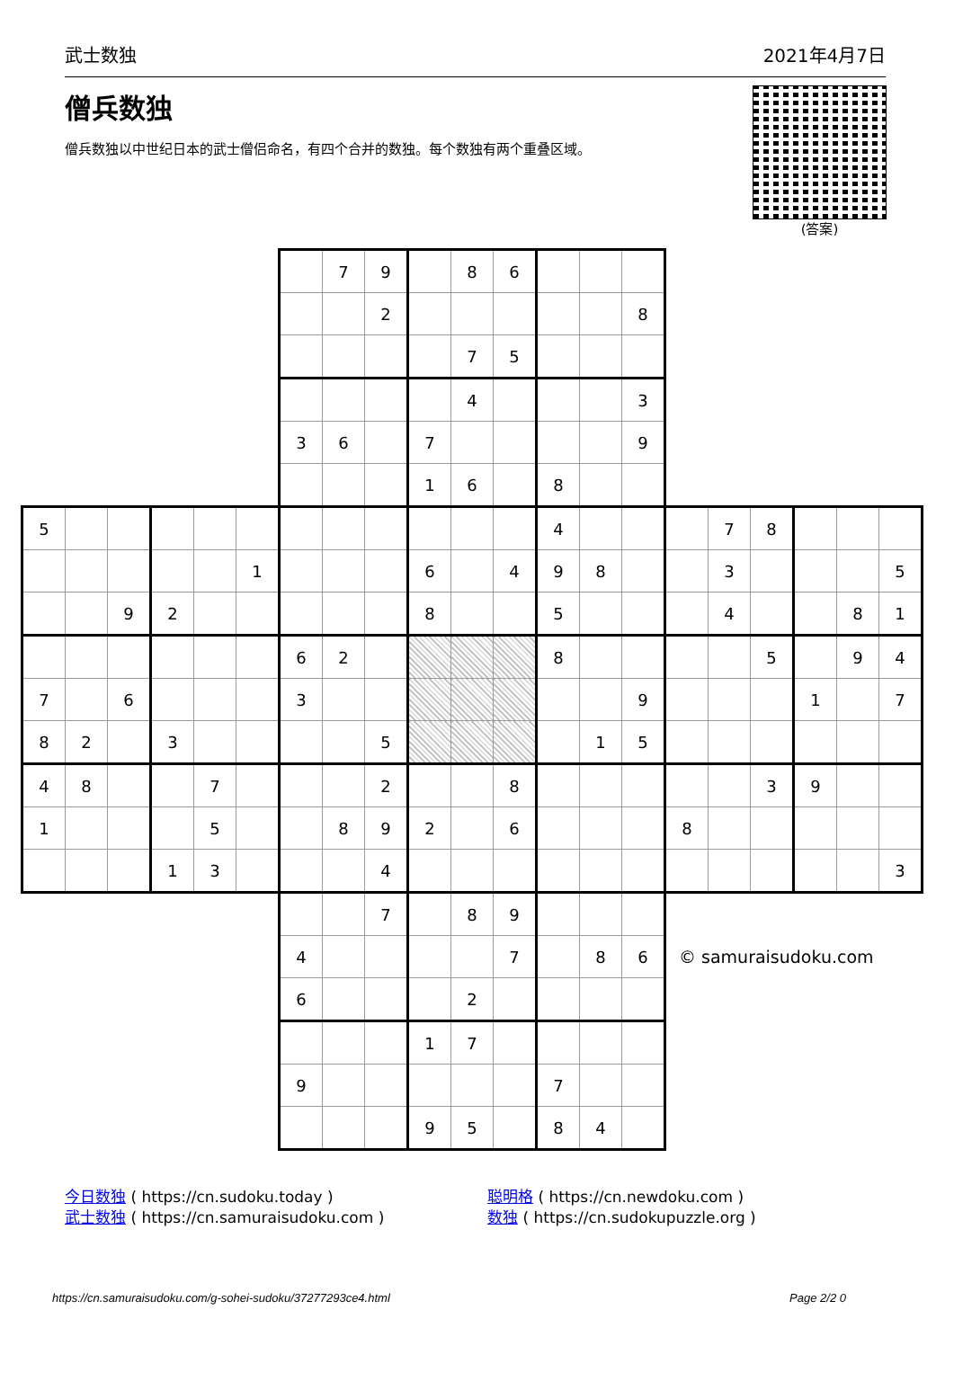武士数独 2021年4月7日
僧兵数独
僧兵数独以中世纪日本的武士僧侣命名，有四个合并的数独。每个数独有两个重叠区域。
(答案)
| | | | | | | | 7 | 9 | | 8 | 6 | | | | | | | | | |
| | | | | | | | | 2 | | | | | | 8 | | | | | | |
| | | | | | | | | | | 7 | 5 | | | | | | | | | |
| | | | | | | | | | | 4 | | | | 3 | | | | | | |
| | | | | | | 3 | 6 | | 7 | | | | | 9 | | | | | | |
| | | | | | | | | | 1 | 6 | | 8 | | | | | | | | |
| 5 | | | | | | | | | | | | 4 | | | | 7 | 8 | | | |
| | | | | | 1 | | | | 6 | | 4 | 9 | 8 | | | 3 | | | | 5 |
| | | 9 | 2 | | | | | | 8 | | | 5 | | | | 4 | | | 8 | 1 |
| | | | | | | 6 | 2 | | | | | 8 | | | | | 5 | | 9 | 4 |
| 7 | | 6 | | | | 3 | | | | | | | | 9 | | | | 1 | | 7 |
| 8 | 2 | | 3 | | | | | 5 | | | | | 1 | 5 | | | | | | |
| 4 | 8 | | | 7 | | | | 2 | | | 8 | | | | | | 3 | 9 | | |
| 1 | | | | 5 | | | 8 | 9 | 2 | | 6 | | | | 8 | | | | | |
| | | | 1 | 3 | | | | 4 | | | | | | | | | | | | 3 |
| | | | | | | | | 7 | | 8 | 9 | | | | | | | | | |
| | | | | | | 4 | | | | | 7 | | 8 | 6 | © samuraisudoku.com | | | | | |
| | | | | | | 6 | | | | 2 | | | | | | | | | | |
| | | | | | | | | | 1 | 7 | | | | | | | | | | |
| | | | | | | 9 | | | | | | 7 | | | | | | | | |
| | | | | | | | | | 9 | 5 | | 8 | 4 | | | | | | | |
今日数独 ( https://cn.sudoku.today )
武士数独 ( https://cn.samuraisudoku.com )
聪明格 ( https://cn.newdoku.com )
数独 ( https://cn.sudokupuzzle.org )
https://cn.samuraisudoku.com/g-sohei-sudoku/37277293ce4.html Page 2/2 0